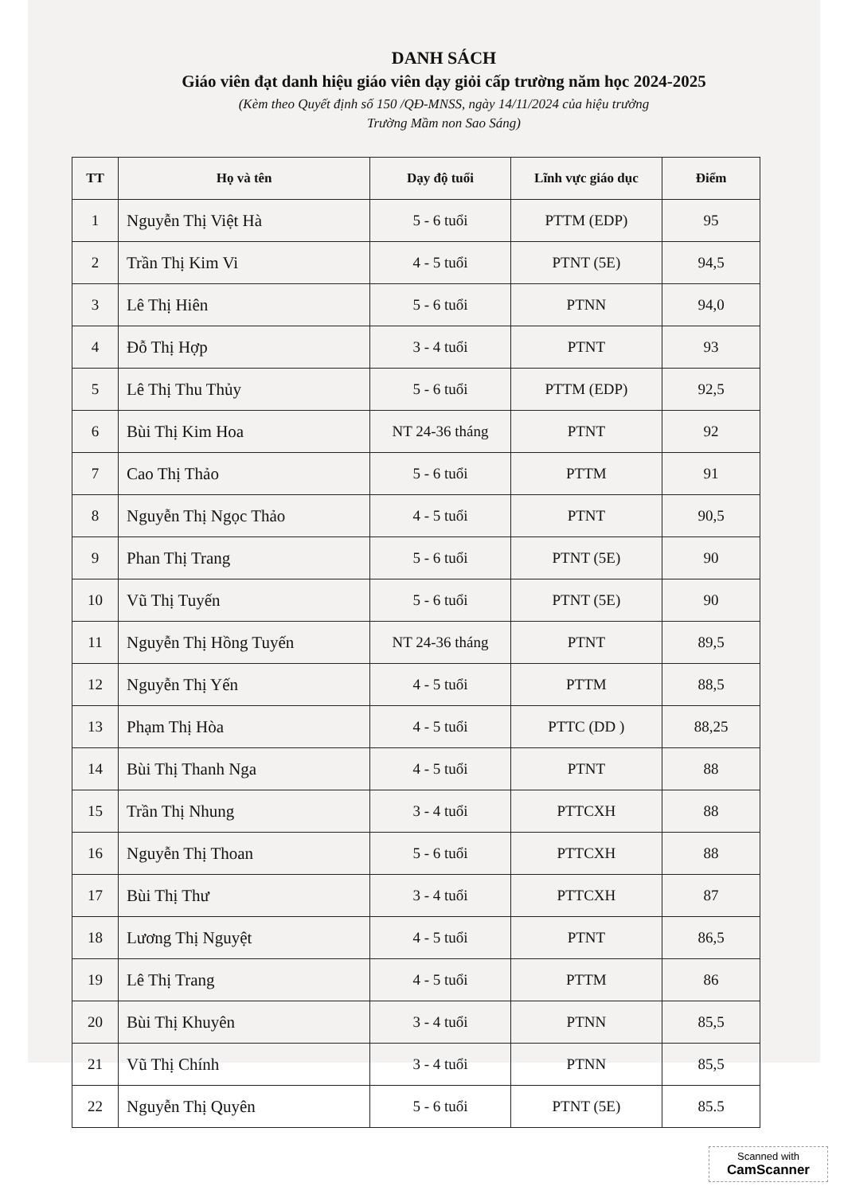DANH SÁCH
Giáo viên đạt danh hiệu giáo viên dạy giỏi cấp trường năm học 2024-2025
(Kèm theo Quyết định số 150 /QĐ-MNSS, ngày 14/11/2024 của hiệu trưởng
Trường Mầm non Sao Sáng)
| TT | Họ và tên | Dạy độ tuổi | Lĩnh vực giáo dục | Điểm |
| --- | --- | --- | --- | --- |
| 1 | Nguyễn Thị Việt Hà | 5 - 6 tuổi | PTTM (EDP) | 95 |
| 2 | Trần Thị Kim Vi | 4 - 5 tuổi | PTNT (5E) | 94,5 |
| 3 | Lê Thị Hiên | 5 - 6 tuổi | PTNN | 94,0 |
| 4 | Đỗ Thị Hợp | 3 - 4 tuổi | PTNT | 93 |
| 5 | Lê Thị Thu Thủy | 5 - 6 tuổi | PTTM (EDP) | 92,5 |
| 6 | Bùi Thị Kim Hoa | NT 24-36 tháng | PTNT | 92 |
| 7 | Cao Thị Thảo | 5 - 6 tuổi | PTTM | 91 |
| 8 | Nguyễn Thị Ngọc Thảo | 4 - 5 tuổi | PTNT | 90,5 |
| 9 | Phan Thị Trang | 5 - 6 tuổi | PTNT (5E) | 90 |
| 10 | Vũ Thị Tuyến | 5 - 6 tuổi | PTNT (5E) | 90 |
| 11 | Nguyễn Thị Hồng Tuyến | NT 24-36 tháng | PTNT | 89,5 |
| 12 | Nguyễn Thị Yến | 4 - 5 tuổi | PTTM | 88,5 |
| 13 | Phạm Thị Hòa | 4 - 5 tuổi | PTTC (DD ) | 88,25 |
| 14 | Bùi Thị Thanh Nga | 4 - 5 tuổi | PTNT | 88 |
| 15 | Trần Thị Nhung | 3 - 4 tuổi | PTTCXH | 88 |
| 16 | Nguyễn Thị Thoan | 5 - 6 tuổi | PTTCXH | 88 |
| 17 | Bùi Thị Thư | 3 - 4 tuổi | PTTCXH | 87 |
| 18 | Lương Thị Nguyệt | 4 - 5 tuổi | PTNT | 86,5 |
| 19 | Lê Thị Trang | 4 - 5 tuổi | PTTM | 86 |
| 20 | Bùi Thị Khuyên | 3 - 4 tuổi | PTNN | 85,5 |
| 21 | Vũ Thị Chính | 3 - 4 tuổi | PTNN | 85,5 |
| 22 | Nguyễn Thị Quyên | 5 - 6 tuổi | PTNT (5E) | 85.5 |
Scanned with
CamScanner